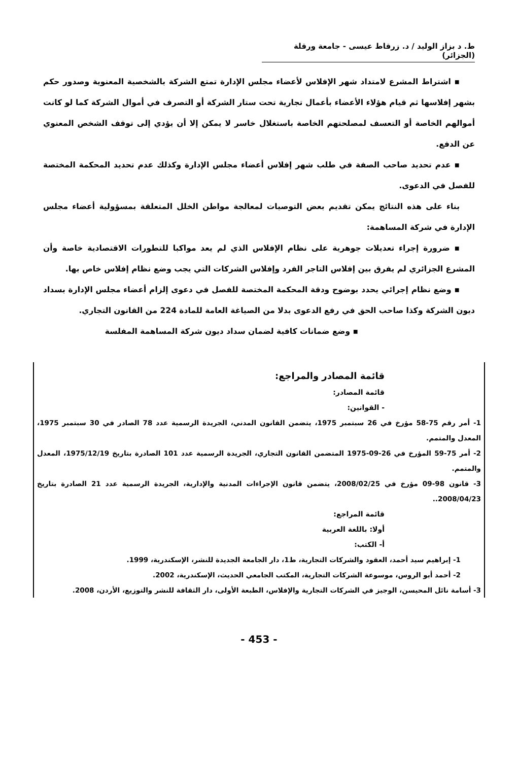ط. د بزاز الوليد / د. زرقاط عيسى - جامعة ورقلة (الجزائر)
▪ اشتراط المشرع لامتداد شهر الإفلاس لأعضاء مجلس الإدارة تمتع الشركة بالشخصية المعنوية وصدور حكم بشهر إفلاسها ثم قيام هؤلاء الأعضاء بأعمال تجارية تحت ستار الشركة أو التصرف في أموال الشركة كما لو كانت أموالهم الخاصة أو التعسف لمصلحتهم الخاصة باستغلال خاسر لا يمكن إلا أن يؤدي إلى توقف الشخص المعنوي عن الدفع.
▪ عدم تحديد صاحب الصفة في طلب شهر إفلاس أعضاء مجلس الإدارة وكذلك عدم تحديد المحكمة المختصة للفصل في الدعوى.
بناء على هذه النتائج يمكن تقديم بعض التوصيات لمعالجة مواطن الخلل المتعلقة بمسؤولية أعضاء مجلس الإدارة في شركة المساهمة:
▪ ضرورة إجراء تعديلات جوهرية على نظام الإفلاس الذي لم يعد مواكبا للتطورات الاقتصادية خاصة وأن المشرع الجزائري لم يفرق بين إفلاس التاجر الفرد وإفلاس الشركات التي يجب وضع نظام إفلاس خاص بها.
▪ وضع نظام إجرائي يحدد بوضوح ودقة المحكمة المختصة للفصل في دعوى إلزام أعضاء مجلس الإدارة بسداد ديون الشركة وكذا صاحب الحق في رفع الدعوى بدلا من الصياغة العامة للمادة 224 من القانون التجاري.
▪ وضع ضمانات كافية لضمان سداد ديون شركة المساهمة المفلسة
قائمة المصادر والمراجع:
قائمة المصادر:
- القوانين:
1- أمر رقم 75-58 مؤرخ في 26 سبتمبر 1975، يتضمن القانون المدني، الجريدة الرسمية عدد 78 الصادر في 30 سبتمبر 1975، المعدل والمتمم.
2- أمر 75-59 المؤرخ في 26-09-1975 المتضمن القانون التجاري، الجريدة الرسمية عدد 101 الصادرة بتاريخ 1975/12/19، المعدل والمتمم.
3- قانون 98-09 مؤرخ في 2008/02/25، يتضمن قانون الإجراءات المدنية والإدارية، الجريدة الرسمية عدد 21 الصادرة بتاريخ 2008/04/23..
قائمة المراجع:
أولا: باللغة العربية
أ- الكتب:
1- إبراهيم سيد أحمد، العقود والشركات التجارية، ط1، دار الجامعة الجديدة للنشر، الإسكندرية، 1999.
2- أحمد أبو الروس، موسوعة الشركات التجارية، المكتب الجامعي الحديث، الإسكندرية، 2002.
3- أسامة نائل المحيسن، الوجيز في الشركات التجارية والإفلاس، الطبعة الأولى، دار الثقافة للنشر والتوزيع، الأردن، 2008.
- 453 -